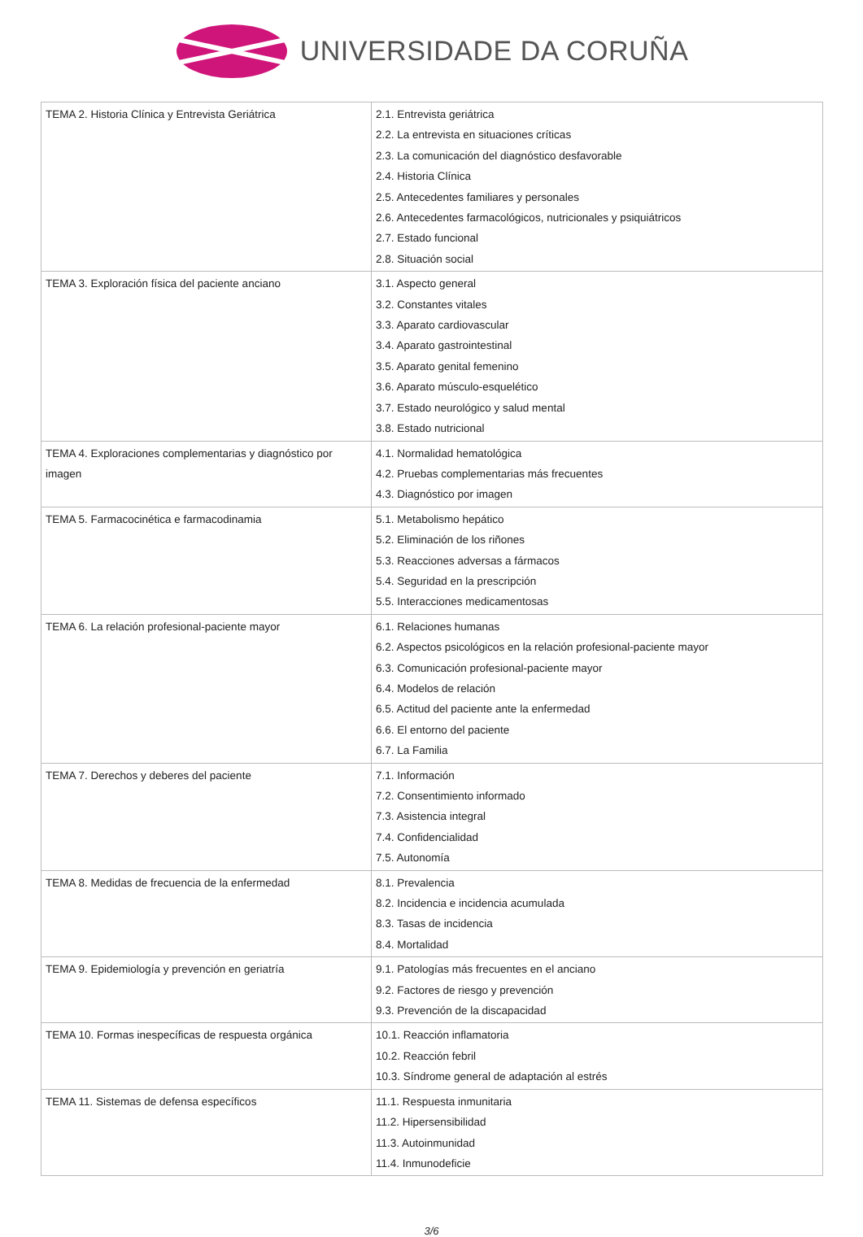UNIVERSIDADE DA CORUÑA
| TEMA 2. Historia Clínica y Entrevista Geriátrica | 2.1. Entrevista geriátrica 2.2. La entrevista en situaciones críticas 2.3. La comunicación del diagnóstico desfavorable 2.4. Historia Clínica 2.5. Antecedentes familiares y personales 2.6. Antecedentes farmacológicos, nutricionales y psiquiátricos 2.7. Estado funcional 2.8. Situación social |
| TEMA 3. Exploración física del paciente anciano | 3.1. Aspecto general 3.2. Constantes vitales 3.3. Aparato cardiovascular 3.4. Aparato gastrointestinal 3.5. Aparato genital femenino 3.6. Aparato músculo-esquelético 3.7. Estado neurológico y salud mental 3.8. Estado nutricional |
| TEMA 4. Exploraciones complementarias y diagnóstico por imagen | 4.1. Normalidad hematológica 4.2. Pruebas complementarias más frecuentes 4.3. Diagnóstico por imagen |
| TEMA 5. Farmacocinética e farmacodinamia | 5.1. Metabolismo hepático 5.2. Eliminación de los riñones 5.3. Reacciones adversas a fármacos 5.4. Seguridad en la prescripción 5.5. Interacciones medicamentosas |
| TEMA 6. La relación profesional-paciente mayor | 6.1. Relaciones humanas 6.2. Aspectos psicológicos en la relación profesional-paciente mayor 6.3. Comunicación profesional-paciente mayor 6.4. Modelos de relación 6.5. Actitud del paciente ante la enfermedad 6.6. El entorno del paciente 6.7. La Familia |
| TEMA 7. Derechos y deberes del paciente | 7.1. Información 7.2. Consentimiento informado 7.3. Asistencia integral 7.4. Confidencialidad 7.5. Autonomía |
| TEMA 8. Medidas de frecuencia de la enfermedad | 8.1. Prevalencia 8.2. Incidencia e incidencia acumulada 8.3. Tasas de incidencia 8.4. Mortalidad |
| TEMA 9. Epidemiología y prevención en geriatría | 9.1. Patologías más frecuentes en el anciano 9.2. Factores de riesgo y prevención 9.3. Prevención de la discapacidad |
| TEMA 10. Formas inespecíficas de respuesta orgánica | 10.1. Reacción inflamatoria 10.2. Reacción febril 10.3. Síndrome general de adaptación al estrés |
| TEMA 11. Sistemas de defensa específicos | 11.1. Respuesta inmunitaria 11.2. Hipersensibilidad 11.3. Autoinmunidad 11.4. Inmunodeficie |
3/6